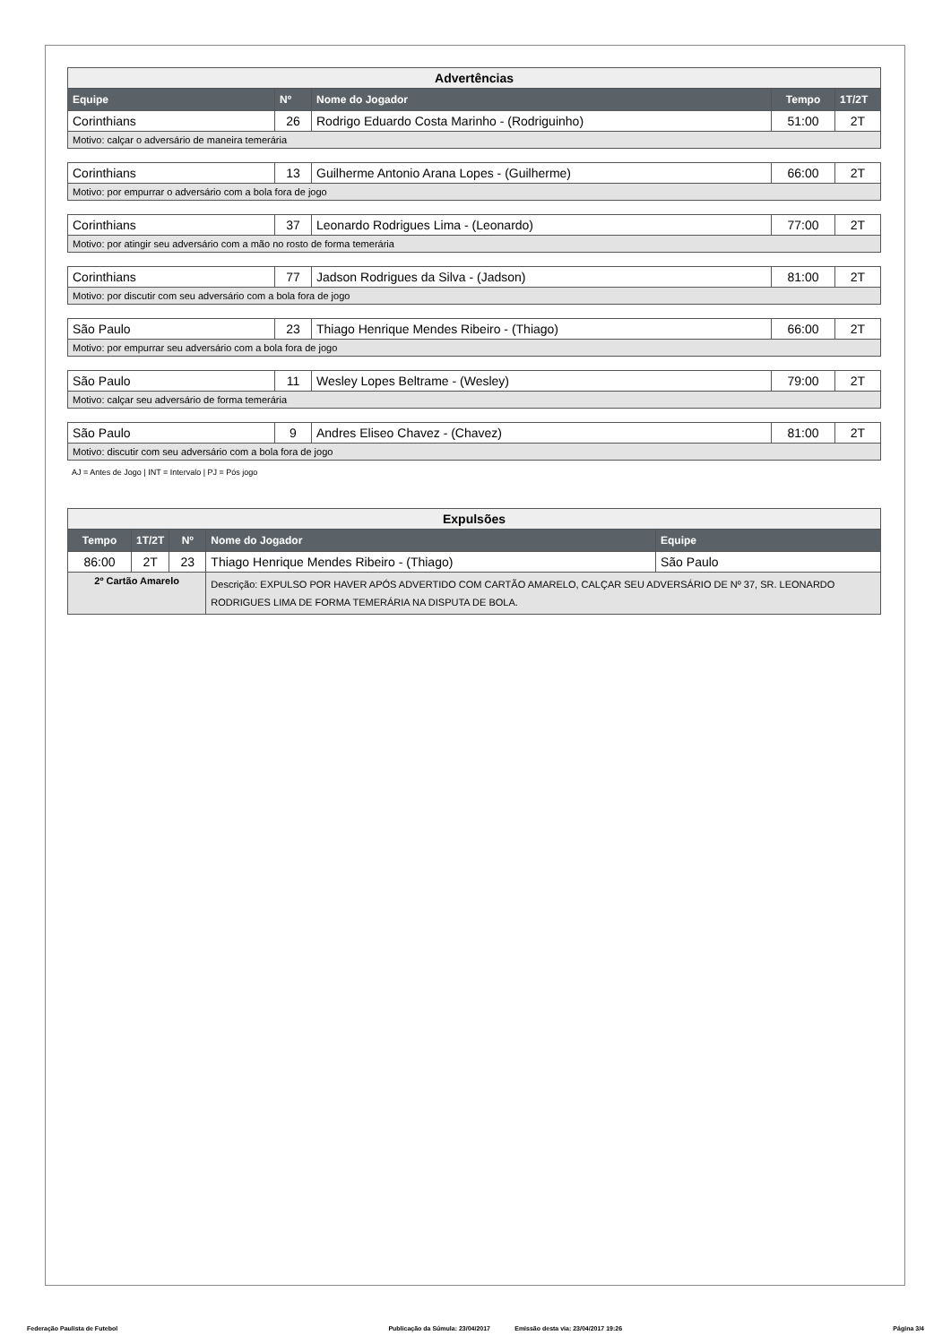| Advertências | | | | |
| Equipe | Nº | Nome do Jogador | Tempo | 1T/2T |
| Corinthians | 26 | Rodrigo Eduardo Costa Marinho - (Rodriguinho) | 51:00 | 2T |
| Motivo: calçar o adversário de maneira temerária | | | | |
| Corinthians | 13 | Guilherme Antonio Arana Lopes - (Guilherme) | 66:00 | 2T |
| Motivo: por empurrar o adversário com a bola fora de jogo | | | | |
| Corinthians | 37 | Leonardo Rodrigues Lima - (Leonardo) | 77:00 | 2T |
| Motivo: por atingir seu adversário com a mão no rosto de forma temerária | | | | |
| Corinthians | 77 | Jadson Rodrigues da Silva - (Jadson) | 81:00 | 2T |
| Motivo: por discutir com seu adversário com a bola fora de jogo | | | | |
| São Paulo | 23 | Thiago Henrique Mendes Ribeiro - (Thiago) | 66:00 | 2T |
| Motivo: por empurrar seu adversário com a bola fora de jogo | | | | |
| São Paulo | 11 | Wesley Lopes Beltrame - (Wesley) | 79:00 | 2T |
| Motivo: calçar seu adversário de forma temerária | | | | |
| São Paulo | 9 | Andres Eliseo Chavez - (Chavez) | 81:00 | 2T |
| Motivo: discutir com seu adversário com a bola fora de jogo | | | | |
AJ = Antes de Jogo | INT = Intervalo | PJ = Pós jogo
| Expulsões | | | | |
| Tempo | 1T/2T | Nº | Nome do Jogador | Equipe |
| 86:00 | 2T | 23 | Thiago Henrique Mendes Ribeiro - (Thiago) | São Paulo |
| 2º Cartão Amarelo | | | Descrição: EXPULSO POR HAVER APÓS ADVERTIDO COM CARTÃO AMARELO, CALÇAR SEU ADVERSÁRIO DE Nº 37, SR. LEONARDO RODRIGUES LIMA DE FORMA TEMERÁRIA NA DISPUTA DE BOLA. | |
Federação Paulista de Futebol Publicação da Súmula: 23/04/2017 Emissão desta via: 23/04/2017 19:26 Página 3/4